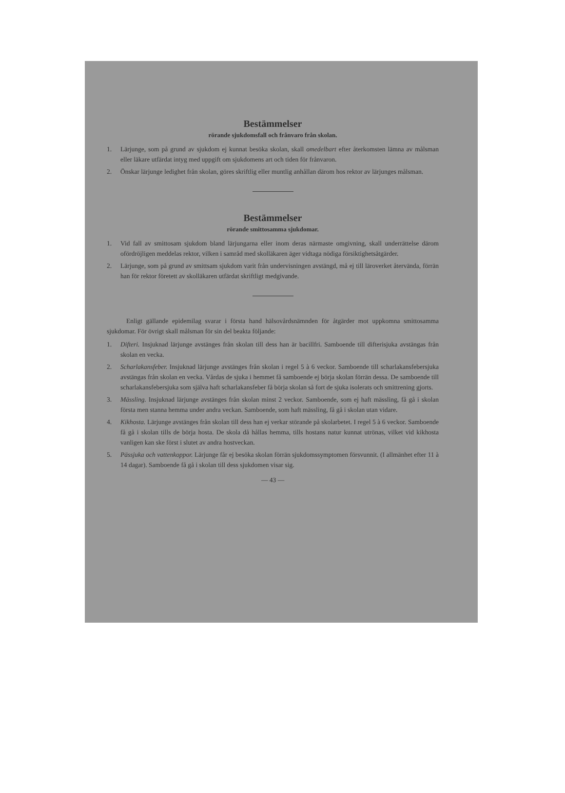Bestämmelser
rörande sjukdomsfall och frånvaro från skolan.
1. Lärjunge, som på grund av sjukdom ej kunnat besöka skolan, skall omedelbart efter återkomsten lämna av målsman eller läkare utfärdat intyg med uppgift om sjukdomens art och tiden för frånvaron.
2. Önskar lärjunge ledighet från skolan, göres skriftlig eller muntlig anhållan därom hos rektor av lärjunges målsman.
Bestämmelser
rörande smittosamma sjukdomar.
1. Vid fall av smittosam sjukdom bland lärjungarna eller inom deras närmaste omgivning, skall underrättelse därom ofördröjligen meddelas rektor, vilken i samråd med skolläkaren äger vidtaga nödiga försiktighetsåtgärder.
2. Lärjunge, som på grund av smittsam sjukdom varit från undervisningen avstängd, må ej till läroverket återvända, förrän han för rektor företett av skolläkaren utfärdat skriftligt medgivande.
Enligt gällande epidemilag svarar i första hand hälsovårdsnämnden för åtgärder mot uppkomna smittosamma sjukdomar. För övrigt skall målsman för sin del beakta följande:
1. Difteri. Insjuknad lärjunge avstänges från skolan till dess han är bacillfri. Samboende till difterisjuka avstängas från skolan en vecka.
2. Scharlakansfeber. Insjuknad lärjunge avstänges från skolan i regel 5 à 6 veckor. Samboende till scharlakansfebersjuka avstängas från skolan en vecka. Vårdas de sjuka i hemmet få samboende ej börja skolan förrän dessa. De samboende till scharlakansfebersjuka som själva haft scharlakansfeber få börja skolan så fort de sjuka isolerats och smittrening gjorts.
3. Mässling. Insjuknad lärjunge avstänges från skolan minst 2 veckor. Samboende, som ej haft mässling, få gå i skolan första men stanna hemma under andra veckan. Samboende, som haft mässling, få gå i skolan utan vidare.
4. Kikhosta. Lärjunge avstänges från skolan till dess han ej verkar störande på skolarbetet. I regel 5 à 6 veckor. Samboende få gå i skolan tills de börja hosta. De skola då hållas hemma, tills hostans natur kunnat utrönas, vilket vid kikhosta vanligen kan ske först i slutet av andra hostveckan.
5. Pässjuka och vattenkoppor. Lärjunge får ej besöka skolan förrän sjukdomssymptomen försvunnit. (I allmänhet efter 11 à 14 dagar). Samboende få gå i skolan till dess sjukdomen visar sig.
— 43 —